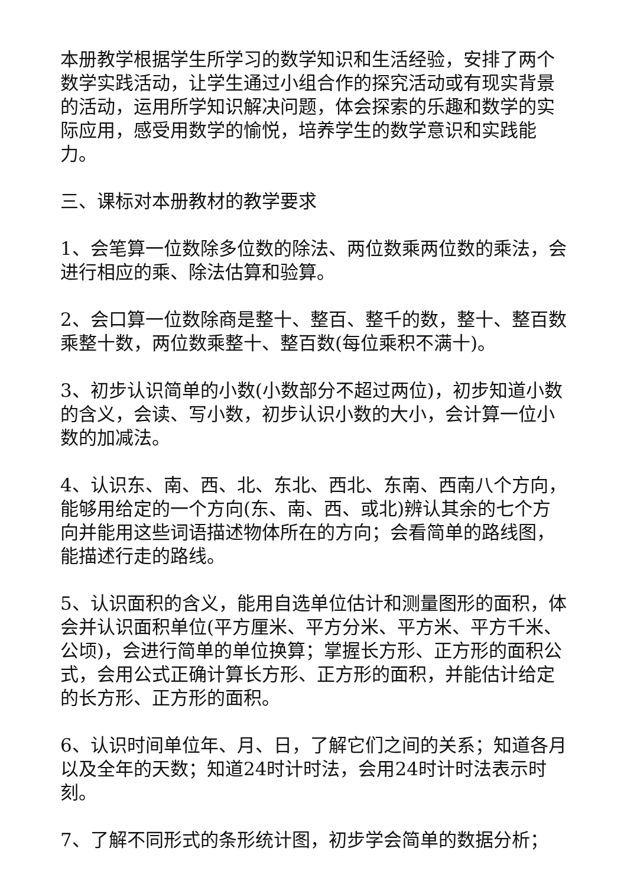本册教学根据学生所学习的数学知识和生活经验，安排了两个数学实践活动，让学生通过小组合作的探究活动或有现实背景的活动，运用所学知识解决问题，体会探索的乐趣和数学的实际应用，感受用数学的愉悦，培养学生的数学意识和实践能力。
三、课标对本册教材的教学要求
1、会笔算一位数除多位数的除法、两位数乘两位数的乘法，会进行相应的乘、除法估算和验算。
2、会口算一位数除商是整十、整百、整千的数，整十、整百数乘整十数，两位数乘整十、整百数(每位乘积不满十)。
3、初步认识简单的小数(小数部分不超过两位)，初步知道小数的含义，会读、写小数，初步认识小数的大小，会计算一位小数的加减法。
4、认识东、南、西、北、东北、西北、东南、西南八个方向，能够用给定的一个方向(东、南、西、或北)辨认其余的七个方向并能用这些词语描述物体所在的方向；会看简单的路线图，能描述行走的路线。
5、认识面积的含义，能用自选单位估计和测量图形的面积，体会并认识面积单位(平方厘米、平方分米、平方米、平方千米、公顷)，会进行简单的单位换算；掌握长方形、正方形的面积公式，会用公式正确计算长方形、正方形的面积，并能估计给定的长方形、正方形的面积。
6、认识时间单位年、月、日，了解它们之间的关系；知道各月以及全年的天数；知道24时计时法，会用24时计时法表示时刻。
7、了解不同形式的条形统计图，初步学会简单的数据分析；